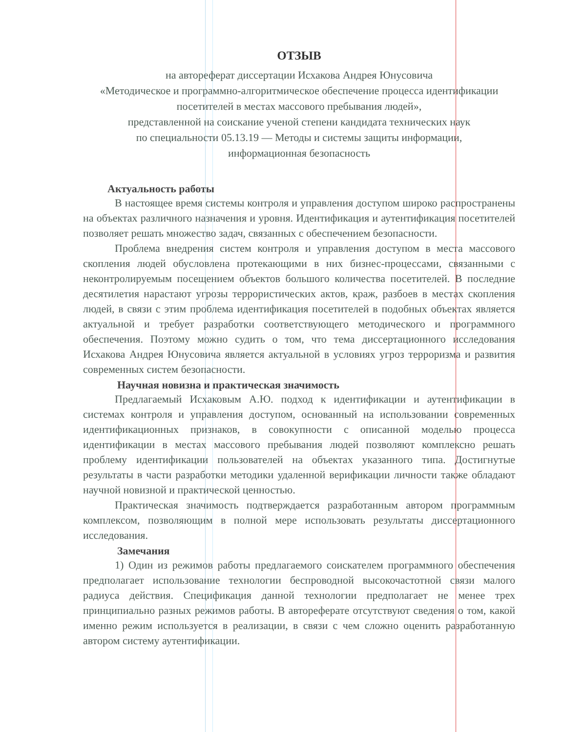ОТЗЫВ
на автореферат диссертации Исхакова Андрея Юнусовича
«Методическое и программно-алгоритмическое обеспечение процесса идентификации посетителей в местах массового пребывания людей»,
представленной на соискание ученой степени кандидата технических наук
по специальности 05.13.19 — Методы и системы защиты информации,
информационная безопасность
Актуальность работы
В настоящее время системы контроля и управления доступом широко распространены на объектах различного назначения и уровня. Идентификация и аутентификация посетителей позволяет решать множество задач, связанных с обеспечением безопасности.
Проблема внедрения систем контроля и управления доступом в места массового скопления людей обусловлена протекающими в них бизнес-процессами, связанными с неконтролируемым посещением объектов большого количества посетителей. В последние десятилетия нарастают угрозы террористических актов, краж, разбоев в местах скопления людей, в связи с этим проблема идентификация посетителей в подобных объектах является актуальной и требует разработки соответствующего методического и программного обеспечения. Поэтому можно судить о том, что тема диссертационного исследования Исхакова Андрея Юнусовича является актуальной в условиях угроз терроризма и развития современных систем безопасности.
Научная новизна и практическая значимость
Предлагаемый Исхаковым А.Ю. подход к идентификации и аутентификации в системах контроля и управления доступом, основанный на использовании современных идентификационных признаков, в совокупности с описанной моделью процесса идентификации в местах массового пребывания людей позволяют комплексно решать проблему идентификации пользователей на объектах указанного типа. Достигнутые результаты в части разработки методики удаленной верификации личности также обладают научной новизной и практической ценностью.
Практическая значимость подтверждается разработанным автором программным комплексом, позволяющим в полной мере использовать результаты диссертационного исследования.
Замечания
1) Один из режимов работы предлагаемого соискателем программного обеспечения предполагает использование технологии беспроводной высокочастотной связи малого радиуса действия. Спецификация данной технологии предполагает не менее трех принципиально разных режимов работы. В автореферате отсутствуют сведения о том, какой именно режим используется в реализации, в связи с чем сложно оценить разработанную автором систему аутентификации.